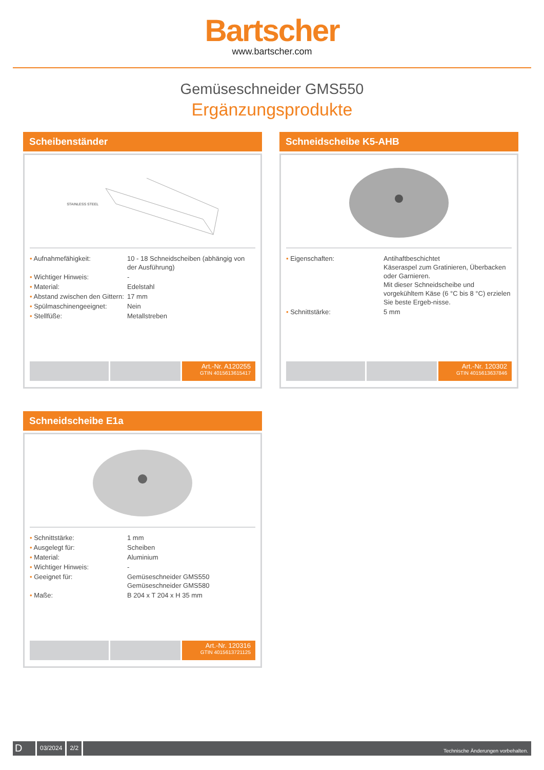Bartscher
www.bartscher.com
Gemüseschneider GMS550
Ergänzungsprodukte
Scheibenständer
STAINLESS STEEL
| • Aufnahmefähigkeit: | 10 - 18 Schneidscheiben (abhängig von der Ausführung) |
| • Wichtiger Hinweis: | - |
| • Material: | Edelstahl |
| • Abstand zwischen den Gittern: | 17 mm |
| • Spülmaschinengeeignet: | Nein |
| • Stellfüße: | Metallstreben |
Art.-Nr. A120255
GTIN 4015613615417
Schneidscheibe K5-AHB
| • Eigenschaften: | Antihaftbeschichtet Käseraspel zum Gratinieren, Überbacken oder Garnieren. Mit dieser Schneidscheibe und vorgekühltem Käse (6 °C bis 8 °C) erzielen Sie beste Ergeb-nisse. |
| • Schnittstärke: | 5 mm |
Art.-Nr. 120302
GTIN 4015613637846
Schneidscheibe E1a
| • Schnittstärke: | 1 mm |
| • Ausgelegt für: | Scheiben |
| • Material: | Aluminium |
| • Wichtiger Hinweis: | - |
| • Geeignet für: | Gemüseschneider GMS550 Gemüseschneider GMS580 |
| • Maße: | B 204 x T 204 x H 35 mm |
Art.-Nr. 120316
GTIN 4015613721125
D
03/2024 2/2
Technische Änderungen vorbehalten.